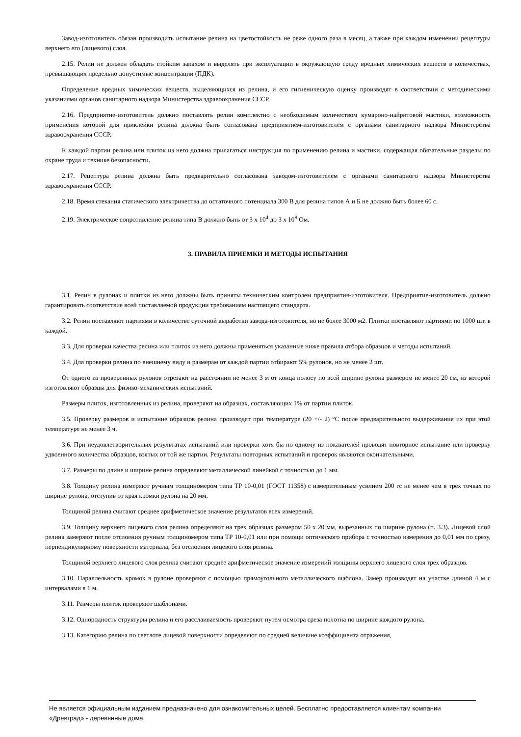Завод-изготовитель обязан производить испытание релина на цветостойкость не реже одного раза в месяц, а также при каждом изменении рецептуры верхнего его (лицевого) слоя.
2.15. Релин не должен обладать стойким запахом и выделять при эксплуатации в окружающую среду вредных химических веществ в количествах, превышающих предельно допустимые концентрации (ПДК).
Определение вредных химических веществ, выделяющихся из релина, и его гигиеническую оценку производят в соответствии с методическими указаниями органов санитарного надзора Министерства здравоохранения СССР.
2.16. Предприятие-изготовитель должно поставлять релин комплектно с необходимым количеством кумароно-найритовой мастики, возможность применения которой для приклейки релина должна быть согласована предприятием-изготовителем с органами санитарного надзора Министерства здравоохранения СССР.
К каждой партии релина или плиток из него должна прилагаться инструкция по применению релина и мастики, содержащая обязательные разделы по охране труда и технике безопасности.
2.17. Рецептура релина должна быть предварительно согласована заводом-изготовителем с органами санитарного надзора Министерства здравоохранения СССР.
2.18. Время стекания статического электричества до остаточного потенциала 300 В для релина типов А и Б не должно быть более 60 с.
2.19. Электрическое сопротивление релина типа В должно быть от 3 х 10<sup>4</sup> до 3 х 10<sup>8</sup> Ом.
3. ПРАВИЛА ПРИЕМКИ И МЕТОДЫ ИСПЫТАНИЯ
3.1. Релин в рулонах и плитки из него должны быть приняты техническим контролем предприятия-изготовителя. Предприятие-изготовитель должно гарантировать соответствие всей поставляемой продукции требованиям настоящего стандарта.
3.2. Релин поставляют партиями в количестве суточной выработки завода-изготовителя, но не более 3000 м2. Плитки поставляют партиями по 1000 шт. в каждой.
3.3. Для проверки качества релина или плиток из него должны применяться указанные ниже правила отбора образцов и методы испытаний.
3.4. Для проверки релина по внешнему виду и размерам от каждой партии отбирают 5% рулонов, но не менее 2 шт.
От одного из проверенных рулонов отрезают на расстоянии не менее 3 м от конца полосу по всей ширине рулона размером не менее 20 см, из которой изготовляют образцы для физико-механических испытаний.
Размеры плиток, изготовленных из релина, проверяют на образцах, составляющих 1% от партии плиток.
3.5. Проверку размеров и испытание образцов релина производят при температуре (20 +/- 2) °С после предварительного выдерживания их при этой температуре не менее 3 ч.
3.6. При неудовлетворительных результатах испытаний или проверки хотя бы по одному из показателей проводят повторное испытание или проверку удвоенного количества образцов, взятых от той же партии. Результаты повторных испытаний и проверок являются окончательными.
3.7. Размеры по длине и ширине релина определяют металлической линейкой с точностью до 1 мм.
3.8. Толщину релина измеряют ручным толщиномером типа ТР 10-0,01 (ГОСТ 11358) с измерительным усилием 200 гс не менее чем в трех точках по ширине рулона, отступив от края кромки рулона на 20 мм.
Толщиной релина считают среднее арифметическое значение результатов всех измерений.
3.9. Толщину верхнего лицевого слоя релина определяют на трех образцах размером 50 х 20 мм, вырезанных по ширине рулона (п. 3.3). Лицевой слой релина замеряют после отслоения ручным толщиномером типа ТР 10-0,01 или при помощи оптического прибора с точностью измерения до 0,01 мм по срезу, перпендикулярному поверхности материала, без отслоения лицевого слоя релина.
Толщиной верхнего лицевого слоя релина считают среднее арифметическое значение измерений толщины верхнего лицевого слоя трех образцов.
3.10. Параллельность кромок в рулоне проверяют с помощью прямоугольного металлического шаблона. Замер производят на участке длиной 4 м с интервалами в 1 м.
3.11. Размеры плиток проверяют шаблонами.
3.12. Однородность структуры релина и его расслаиваемость проверяют путем осмотра среза полотна по ширине каждого рулона.
3.13. Категорию релина по светлоте лицевой поверхности определяют по средней величине коэффициента отражения,
Не является официальным изданием предназначено для ознакомительных целей. Бесплатно предоставляется клиентам компании «Древград» - деревянные дома.